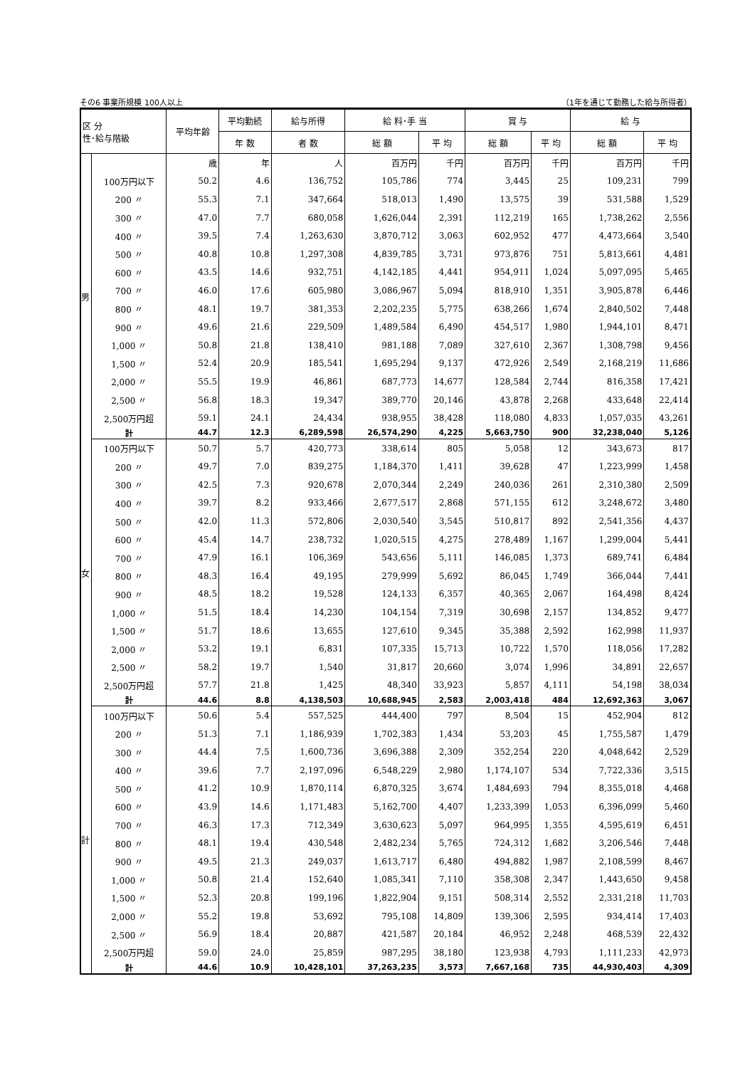その6 事業所規模 100人以上 （1年を通じて勤務した給与所得者）
| 区 分 性･給与階級 | | 平均年齢 | 平均勤続 | 給与所得 | 給 料･手 当 | | 賞 与 | | 給 与 | |
| --- | --- | --- | --- | --- | --- | --- | --- | --- | --- | --- |
| | | | 年 数 | 者 数 | 総 額 | 平 均 | 総 額 | 平 均 | 総 額 | 平 均 |
| 男 | | 歳 | 年 | 人 | 百万円 | 千円 | 百万円 | 千円 | 百万円 | 千円 |
| | 100万円以下 | 50.2 | 4.6 | 136,752 | 105,786 | 774 | 3,445 | 25 | 109,231 | 799 |
| | 200 〃 | 55.3 | 7.1 | 347,664 | 518,013 | 1,490 | 13,575 | 39 | 531,588 | 1,529 |
| | 300 〃 | 47.0 | 7.7 | 680,058 | 1,626,044 | 2,391 | 112,219 | 165 | 1,738,262 | 2,556 |
| | 400 〃 | 39.5 | 7.4 | 1,263,630 | 3,870,712 | 3,063 | 602,952 | 477 | 4,473,664 | 3,540 |
| | 500 〃 | 40.8 | 10.8 | 1,297,308 | 4,839,785 | 3,731 | 973,876 | 751 | 5,813,661 | 4,481 |
| | 600 〃 | 43.5 | 14.6 | 932,751 | 4,142,185 | 4,441 | 954,911 | 1,024 | 5,097,095 | 5,465 |
| | 700 〃 | 46.0 | 17.6 | 605,980 | 3,086,967 | 5,094 | 818,910 | 1,351 | 3,905,878 | 6,446 |
| | 800 〃 | 48.1 | 19.7 | 381,353 | 2,202,235 | 5,775 | 638,266 | 1,674 | 2,840,502 | 7,448 |
| | 900 〃 | 49.6 | 21.6 | 229,509 | 1,489,584 | 6,490 | 454,517 | 1,980 | 1,944,101 | 8,471 |
| | 1,000 〃 | 50.8 | 21.8 | 138,410 | 981,188 | 7,089 | 327,610 | 2,367 | 1,308,798 | 9,456 |
| | 1,500 〃 | 52.4 | 20.9 | 185,541 | 1,695,294 | 9,137 | 472,926 | 2,549 | 2,168,219 | 11,686 |
| | 2,000 〃 | 55.5 | 19.9 | 46,861 | 687,773 | 14,677 | 128,584 | 2,744 | 816,358 | 17,421 |
| | 2,500 〃 | 56.8 | 18.3 | 19,347 | 389,770 | 20,146 | 43,878 | 2,268 | 433,648 | 22,414 |
| | 2,500万円超 | 59.1 | 24.1 | 24,434 | 938,955 | 38,428 | 118,080 | 4,833 | 1,057,035 | 43,261 |
| | 計 | 44.7 | 12.3 | 6,289,598 | 26,574,290 | 4,225 | 5,663,750 | 900 | 32,238,040 | 5,126 |
| 女 | 100万円以下 | 50.7 | 5.7 | 420,773 | 338,614 | 805 | 5,058 | 12 | 343,673 | 817 |
| | 200 〃 | 49.7 | 7.0 | 839,275 | 1,184,370 | 1,411 | 39,628 | 47 | 1,223,999 | 1,458 |
| | 300 〃 | 42.5 | 7.3 | 920,678 | 2,070,344 | 2,249 | 240,036 | 261 | 2,310,380 | 2,509 |
| | 400 〃 | 39.7 | 8.2 | 933,466 | 2,677,517 | 2,868 | 571,155 | 612 | 3,248,672 | 3,480 |
| | 500 〃 | 42.0 | 11.3 | 572,806 | 2,030,540 | 3,545 | 510,817 | 892 | 2,541,356 | 4,437 |
| | 600 〃 | 45.4 | 14.7 | 238,732 | 1,020,515 | 4,275 | 278,489 | 1,167 | 1,299,004 | 5,441 |
| | 700 〃 | 47.9 | 16.1 | 106,369 | 543,656 | 5,111 | 146,085 | 1,373 | 689,741 | 6,484 |
| | 800 〃 | 48.3 | 16.4 | 49,195 | 279,999 | 5,692 | 86,045 | 1,749 | 366,044 | 7,441 |
| | 900 〃 | 48.5 | 18.2 | 19,528 | 124,133 | 6,357 | 40,365 | 2,067 | 164,498 | 8,424 |
| | 1,000 〃 | 51.5 | 18.4 | 14,230 | 104,154 | 7,319 | 30,698 | 2,157 | 134,852 | 9,477 |
| | 1,500 〃 | 51.7 | 18.6 | 13,655 | 127,610 | 9,345 | 35,388 | 2,592 | 162,998 | 11,937 |
| | 2,000 〃 | 53.2 | 19.1 | 6,831 | 107,335 | 15,713 | 10,722 | 1,570 | 118,056 | 17,282 |
| | 2,500 〃 | 58.2 | 19.7 | 1,540 | 31,817 | 20,660 | 3,074 | 1,996 | 34,891 | 22,657 |
| | 2,500万円超 | 57.7 | 21.8 | 1,425 | 48,340 | 33,923 | 5,857 | 4,111 | 54,198 | 38,034 |
| | 計 | 44.6 | 8.8 | 4,138,503 | 10,688,945 | 2,583 | 2,003,418 | 484 | 12,692,363 | 3,067 |
| 計 | 100万円以下 | 50.6 | 5.4 | 557,525 | 444,400 | 797 | 8,504 | 15 | 452,904 | 812 |
| | 200 〃 | 51.3 | 7.1 | 1,186,939 | 1,702,383 | 1,434 | 53,203 | 45 | 1,755,587 | 1,479 |
| | 300 〃 | 44.4 | 7.5 | 1,600,736 | 3,696,388 | 2,309 | 352,254 | 220 | 4,048,642 | 2,529 |
| | 400 〃 | 39.6 | 7.7 | 2,197,096 | 6,548,229 | 2,980 | 1,174,107 | 534 | 7,722,336 | 3,515 |
| | 500 〃 | 41.2 | 10.9 | 1,870,114 | 6,870,325 | 3,674 | 1,484,693 | 794 | 8,355,018 | 4,468 |
| | 600 〃 | 43.9 | 14.6 | 1,171,483 | 5,162,700 | 4,407 | 1,233,399 | 1,053 | 6,396,099 | 5,460 |
| | 700 〃 | 46.3 | 17.3 | 712,349 | 3,630,623 | 5,097 | 964,995 | 1,355 | 4,595,619 | 6,451 |
| | 800 〃 | 48.1 | 19.4 | 430,548 | 2,482,234 | 5,765 | 724,312 | 1,682 | 3,206,546 | 7,448 |
| | 900 〃 | 49.5 | 21.3 | 249,037 | 1,613,717 | 6,480 | 494,882 | 1,987 | 2,108,599 | 8,467 |
| | 1,000 〃 | 50.8 | 21.4 | 152,640 | 1,085,341 | 7,110 | 358,308 | 2,347 | 1,443,650 | 9,458 |
| | 1,500 〃 | 52.3 | 20.8 | 199,196 | 1,822,904 | 9,151 | 508,314 | 2,552 | 2,331,218 | 11,703 |
| | 2,000 〃 | 55.2 | 19.8 | 53,692 | 795,108 | 14,809 | 139,306 | 2,595 | 934,414 | 17,403 |
| | 2,500 〃 | 56.9 | 18.4 | 20,887 | 421,587 | 20,184 | 46,952 | 2,248 | 468,539 | 22,432 |
| | 2,500万円超 | 59.0 | 24.0 | 25,859 | 987,295 | 38,180 | 123,938 | 4,793 | 1,111,233 | 42,973 |
| | 計 | 44.6 | 10.9 | 10,428,101 | 37,263,235 | 3,573 | 7,667,168 | 735 | 44,930,403 | 4,309 |